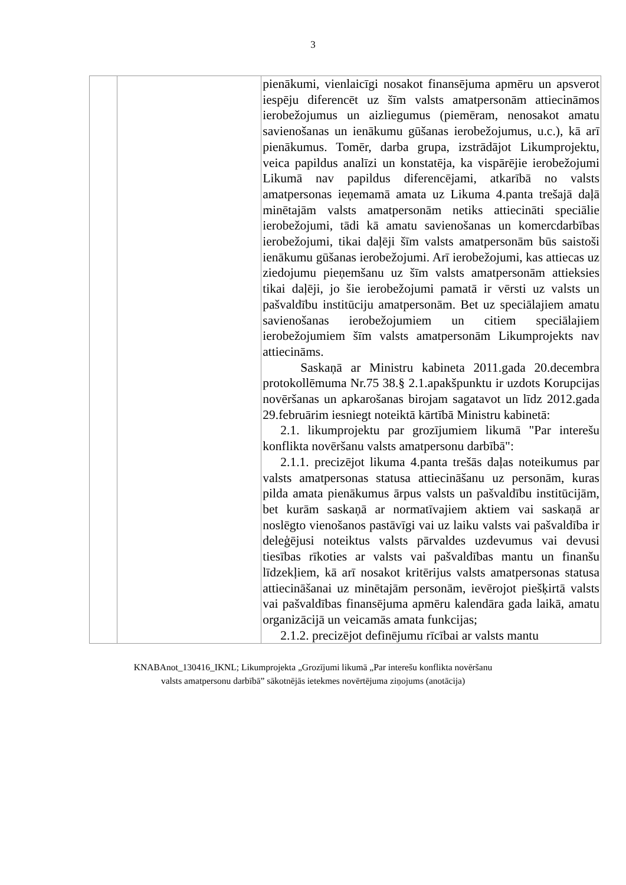3
| | | pienākumi, vienlaicīgi nosakot finansējuma apmēru un apsverot iespēju diferencēt uz šīm valsts amatpersonām attiecināmos ierobežojumus un aizliegumus (piemēram, nenosakot amatu savienošanas un ienākumu gūšanas ierobežojumus, u.c.), kā arī pienākumus. Tomēr, darba grupa, izstrādājot Likumprojektu, veica papildus analīzi un konstatēja, ka vispārējie ierobežojumi Likumā nav papildus diferencējami, atkarībā no valsts amatpersonas ieņemamā amata uz Likuma 4.panta trešajā daļā minētajām valsts amatpersonām netiks attiecināti speciālie ierobežojumi, tādi kā amatu savienošanas un komercdarbības ierobežojumi, tikai daļēji šīm valsts amatpersonām būs saistoši ienākumu gūšanas ierobežojumi. Arī ierobežojumi, kas attiecas uz ziedojumu pieņemšanu uz šīm valsts amatpersonām attieksies tikai daļēji, jo šie ierobežojumi pamatā ir vērsti uz valsts un pašvaldību institūciju amatpersonām. Bet uz speciālajiem amatu savienošanas ierobežojumiem un citiem speciālajiem ierobežojumiem šīm valsts amatpersonām Likumprojekts nav attiecināms. Saskaņā ar Ministru kabineta 2011.gada 20.decembra protokollēmuma Nr.75 38.§ 2.1.apakšpunktu ir uzdots Korupcijas novēršanas un apkarošanas birojam sagatavot un līdz 2012.gada 29.februārim iesniegt noteiktā kārtībā Ministru kabinetā: 2.1. likumprojektu par grozījumiem likumā "Par interešu konflikta novēršanu valsts amatpersonu darbībā": 2.1.1. precizējot likuma 4.panta trešās daļas noteikumus par valsts amatpersonas statusa attiecināšanu uz personām, kuras pilda amata pienākumus ārpus valsts un pašvaldību institūcijām, bet kurām saskaņā ar normatīvajiem aktiem vai saskaņā ar noslēgto vienošanos pastāvīgi vai uz laiku valsts vai pašvaldība ir deleģējusi noteiktus valsts pārvaldes uzdevumus vai devusi tiesības rīkoties ar valsts vai pašvaldības mantu un finanšu līdzekļiem, kā arī nosakot kritērijus valsts amatpersonas statusa attiecināšanai uz minētajām personām, ievērojot piešķirtā valsts vai pašvaldības finansējuma apmēru kalendāra gada laikā, amatu organizācijā un veicamās amata funkcijas; 2.1.2. precizējot definējumu rīcībai ar valsts mantu |
KNABAnot_130416_IKNL; Likumprojekta „Grozījumi likumā „Par interešu konflikta novēršanu
valsts amatpersonu darbībā” sākotnējās ietekmes novērtējuma ziņojums (anotācija)